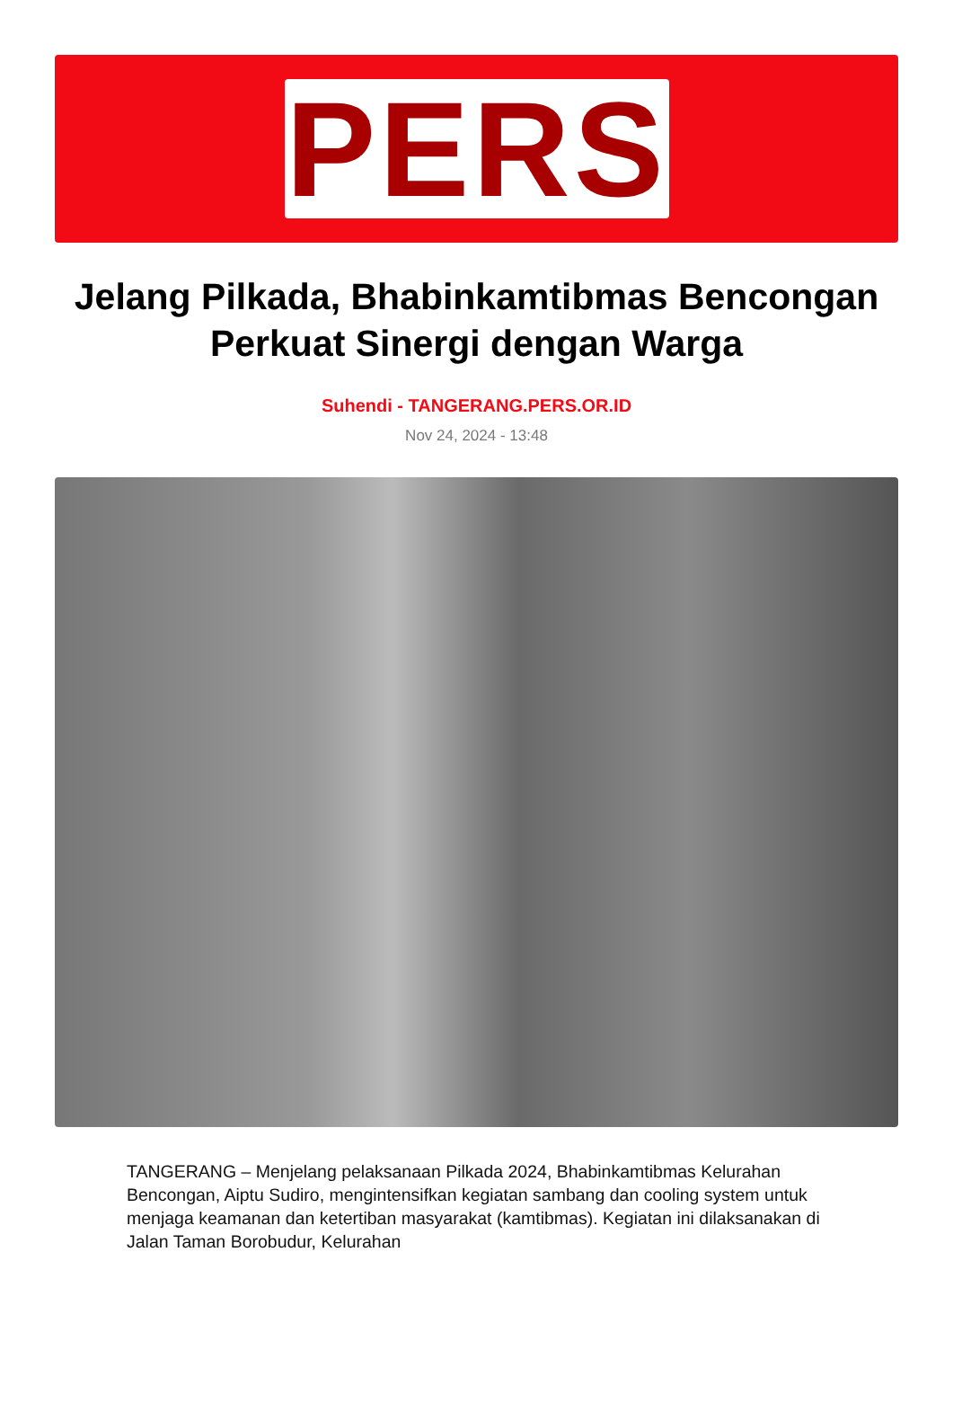PERS
Jelang Pilkada, Bhabinkamtibmas Bencongan Perkuat Sinergi dengan Warga
Suhendi - TANGERANG.PERS.OR.ID
Nov 24, 2024 - 13:48
TANGERANG – Menjelang pelaksanaan Pilkada 2024, Bhabinkamtibmas Kelurahan Bencongan, Aiptu Sudiro, mengintensifkan kegiatan sambang dan cooling system untuk menjaga keamanan dan ketertiban masyarakat (kamtibmas). Kegiatan ini dilaksanakan di Jalan Taman Borobudur, Kelurahan